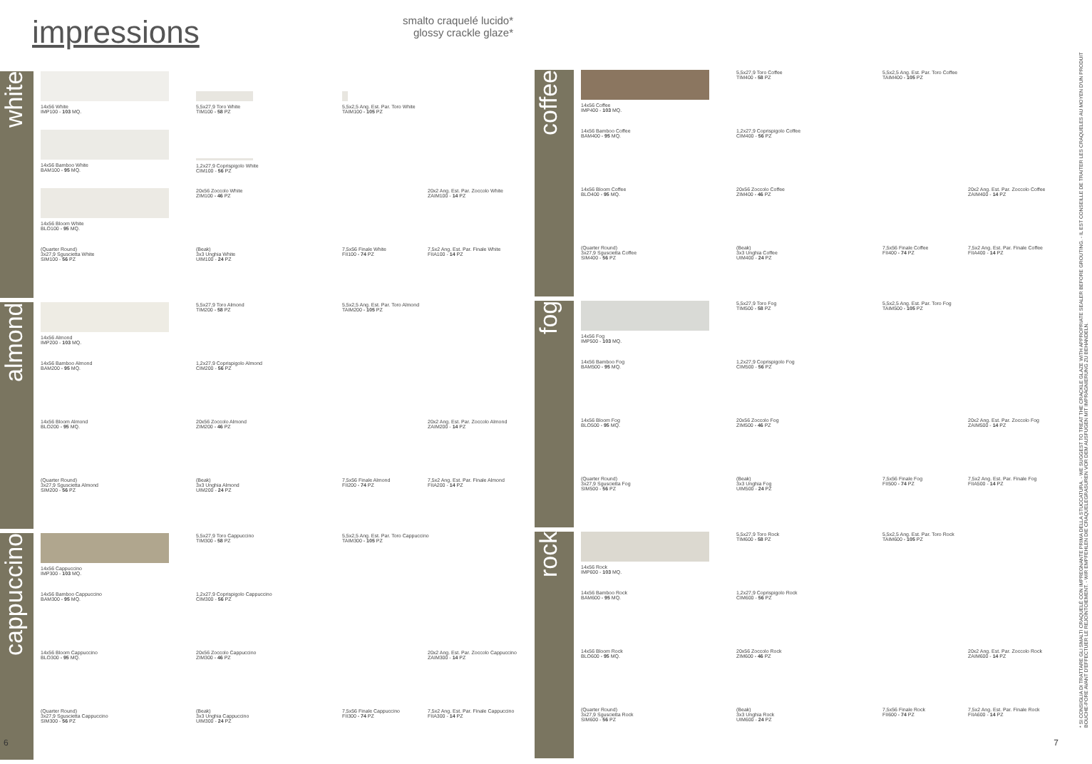impressions
smalto craquelé lucido*
glossy crackle glaze*
white
14x56 White
IMP100 - 103 MQ.
5,5x27,9 Toro White
TIM100 - 58 PZ
5,5x2,5 Ang. Est. Par. Toro White
TAIM100 - 105 PZ
14x56 Bamboo White
BAM100 - 95 MQ.
1,2x27,9 Coprispigolo White
CIM100 - 56 PZ
14x56 Bloom White
BLO100 - 95 MQ.
20x56 Zoccolo White
ZIM100 - 46 PZ
20x2 Ang. Est. Par. Zoccolo White
ZAIM100 - 14 PZ
(Quarter Round)
3x27,9 Sguscietta White
SIM100 - 56 PZ
(Beak)
3x3 Unghia White
UIM100 - 24 PZ
7,5x56 Finale White
FII100 - 74 PZ
7,5x2 Ang. Est. Par. Finale White
FIIA100 - 14 PZ
almond
14x56 Almond
IMP200 - 103 MQ.
5,5x27,9 Toro Almond
TIM200 - 58 PZ
5,5x2,5 Ang. Est. Par. Toro Almond
TAIM200 - 105 PZ
14x56 Bamboo Almond
BAM200 - 95 MQ.
1,2x27,9 Coprispigolo Almond
CIM200 - 56 PZ
14x56 Bloom Almond
BLO200 - 95 MQ.
20x56 Zoccolo Almond
ZIM200 - 46 PZ
20x2 Ang. Est. Par. Zoccolo Almond
ZAIM200 - 14 PZ
(Quarter Round)
3x27,9 Sguscietta Almond
SIM200 - 56 PZ
(Beak)
3x3 Unghia Almond
UIM200 - 24 PZ
7,5x56 Finale Almond
FII200 - 74 PZ
7,5x2 Ang. Est. Par. Finale Almond
FIIA200 - 14 PZ
cappuccino
14x56 Cappuccino
IMP300 - 103 MQ.
5,5x27,9 Toro Cappuccino
TIM300 - 58 PZ
5,5x2,5 Ang. Est. Par. Toro Cappuccino
TAIM300 - 105 PZ
14x56 Bamboo Cappuccino
BAM300 - 95 MQ.
1,2x27,9 Coprispigolo Cappuccino
CIM300 - 56 PZ
14x56 Bloom Cappuccino
BLO300 - 95 MQ.
20x56 Zoccolo Cappuccino
ZIM300 - 46 PZ
20x2 Ang. Est. Par. Zoccolo Cappuccino
ZAIM300 - 14 PZ
(Quarter Round)
3x27,9 Sguscietta Cappuccino
SIM300 - 56 PZ
(Beak)
3x3 Unghia Cappuccino
UIM300 - 24 PZ
7,5x56 Finale Cappuccino
FII300 - 74 PZ
7,5x2 Ang. Est. Par. Finale Cappuccino
FIIA300 - 14 PZ
6
coffee
14x56 Coffee
IMP400 - 103 MQ.
5,5x27,9 Toro Coffee
TIM400 - 58 PZ
5,5x2,5 Ang. Est. Par. Toro Coffee
TAIM400 - 105 PZ
14x56 Bamboo Coffee
BAM400 - 95 MQ.
1,2x27,9 Coprispigolo Coffee
CIM400 - 56 PZ
14x56 Bloom Coffee
BLO400 - 95 MQ.
20x56 Zoccolo Coffee
ZIM400 - 46 PZ
20x2 Ang. Est. Par. Zoccolo Coffee
ZAIM400 - 14 PZ
(Quarter Round)
3x27,9 Sguscietta Coffee
SIM400 - 56 PZ
(Beak)
3x3 Unghia Coffee
UIM400 - 24 PZ
7,5x56 Finale Coffee
FII400 - 74 PZ
7,5x2 Ang. Est. Par. Finale Coffee
FIIA400 - 14 PZ
fog
14x56 Fog
IMP500 - 103 MQ.
5,5x27,9 Toro Fog
TIM500 - 58 PZ
5,5x2,5 Ang. Est. Par. Toro Fog
TAIM500 - 105 PZ
14x56 Bamboo Fog
BAM500 - 95 MQ.
1,2x27,9 Coprispigolo Fog
CIM500 - 56 PZ
14x56 Bloom Fog
BLO500 - 95 MQ.
20x56 Zoccolo Fog
ZIM500 - 46 PZ
20x2 Ang. Est. Par. Zoccolo Fog
ZAIM500 - 14 PZ
(Quarter Round)
3x27,9 Sguscietta Fog
SIM500 - 56 PZ
(Beak)
3x3 Unghia Fog
UIM500 - 24 PZ
7,5x56 Finale Fog
FII500 - 74 PZ
7,5x2 Ang. Est. Par. Finale Fog
FIIA500 - 14 PZ
rock
14x56 Rock
IMP600 - 103 MQ.
5,5x27,9 Toro Rock
TIM600 - 58 PZ
5,5x2,5 Ang. Est. Par. Toro Rock
TAIM600 - 105 PZ
14x56 Bamboo Rock
BAM600 - 95 MQ.
1,2x27,9 Coprispigolo Rock
CIM600 - 56 PZ
14x56 Bloom Rock
BLO600 - 95 MQ.
20x56 Zoccolo Rock
ZIM600 - 46 PZ
20x2 Ang. Est. Par. Zoccolo Rock
ZAIM600 - 14 PZ
(Quarter Round)
3x27,9 Sguscietta Rock
SIM600 - 56 PZ
(Beak)
3x3 Unghia Rock
UIM600 - 24 PZ
7,5x56 Finale Rock
FII600 - 74 PZ
7,5x2 Ang. Est. Par. Finale Rock
FIIA600 - 14 PZ
* SI CONSIGLIA DI TRATTARE GLI SMALTI CRAQUELÉ CON IMPREGNANTE PRIMA DELLA STUCCATURA. - WE SUGGEST TO TREAT THE CRACKLE GLAZE WITH APPROPRIATE SEALER BEFORE GROUTING. - IL EST CONSEILLE DE TRAITER LES CRAQUELES AU MOYEN D'UN PRODUIT BOUCHE-PORE AVANT D'EFFECTUER LE REJOINTOIEMENT. - WIR EMPFEHLEN DIE CRAQUELEGRASUREN VOR DEM AUSFUGEN MIT IMPRÄGNIERUNG ZU BEHANDELN.
7